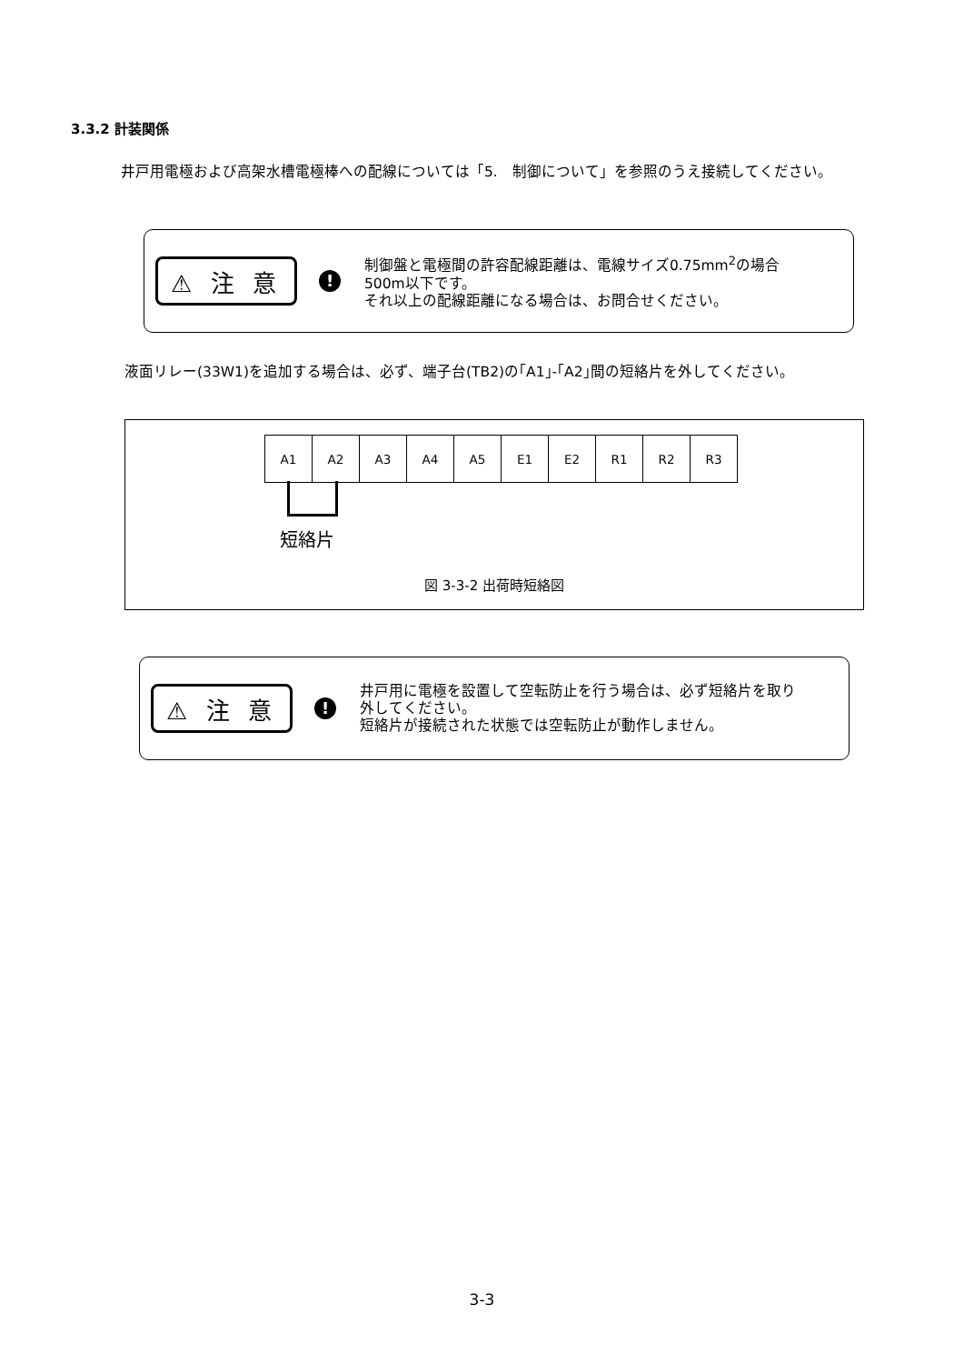3.3.2 計装関係
井戸用電極および高架水槽電極棒への配線については「5.　制御について」を参照のうえ接続してください。
⚠ 注 意
!
制御盤と電極間の許容配線距離は、電線サイズ0.75mm<sup>2</sup>の場合
500m以下です。
それ以上の配線距離になる場合は、お問合せください。
液面リレー(33W1)を追加する場合は、必ず、端子台(TB2)の｢A1｣-｢A2｣間の短絡片を外してください。
| A1 | A2 | A3 | A4 | A5 | E1 | E2 | R1 | R2 | R3 |
短絡片
図 3-3-2 出荷時短絡図
⚠ 注 意
!
井戸用に電極を設置して空転防止を行う場合は、必ず短絡片を取り
外してください。
短絡片が接続された状態では空転防止が動作しません。
3-3